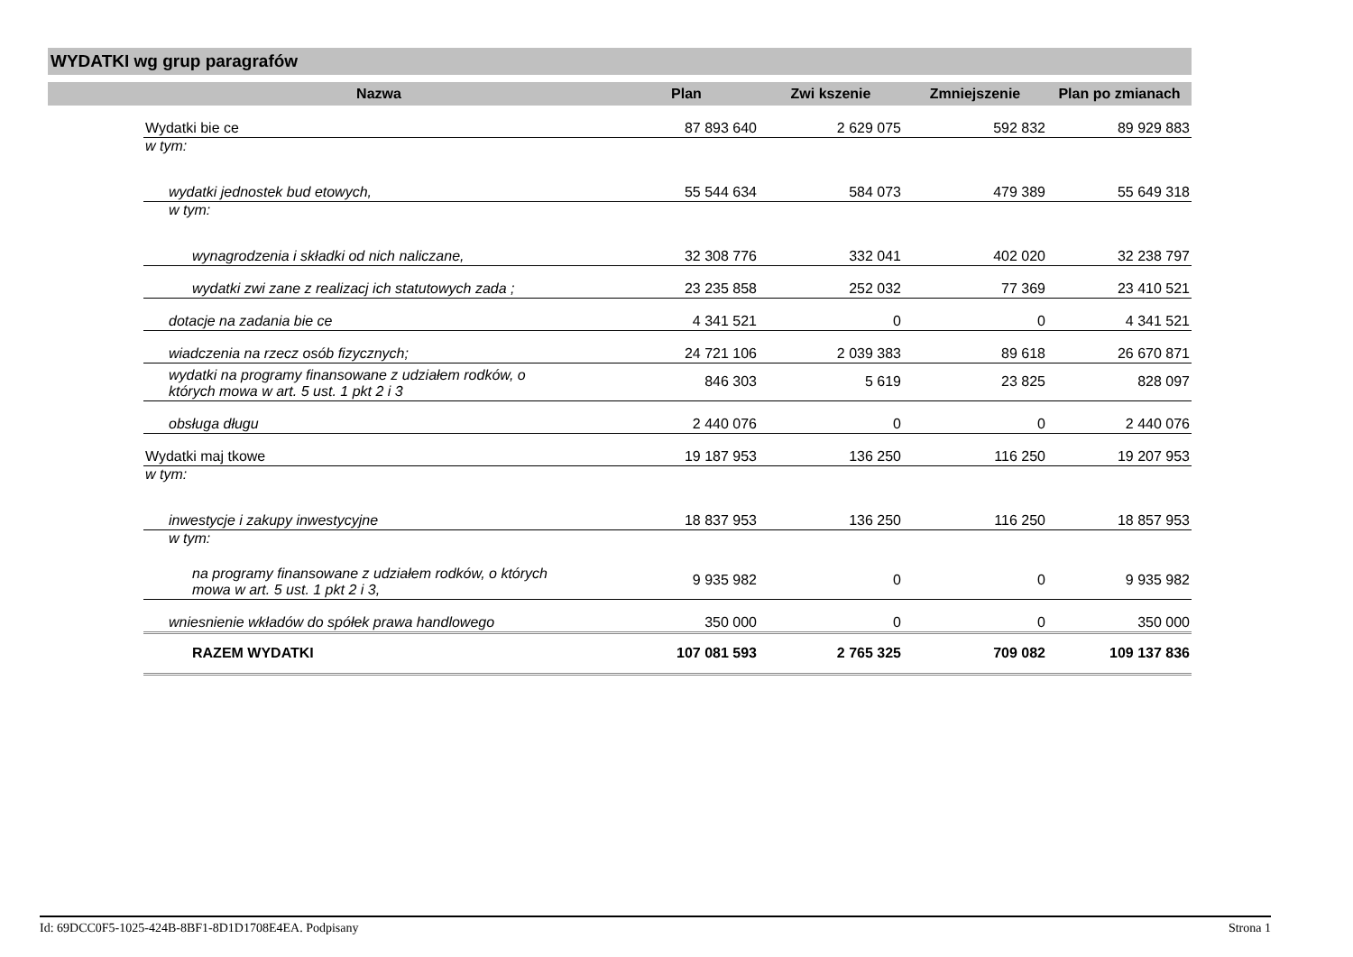WYDATKI wg grup paragrafów
| | Nazwa | Plan | Zwi kszenie | Zmniejszenie | Plan po zmianach |
| --- | --- | --- | --- | --- | --- |
| | Wydatki bie ce | 87 893 640 | 2 629 075 | 592 832 | 89 929 883 |
| | w tym: | | | | |
| | wydatki jednostek bud etowych, | 55 544 634 | 584 073 | 479 389 | 55 649 318 |
| | w tym: | | | | |
| | wynagrodzenia i składki od nich naliczane, | 32 308 776 | 332 041 | 402 020 | 32 238 797 |
| | wydatki zwi zane z realizacj ich statutowych zada ; | 23 235 858 | 252 032 | 77 369 | 23 410 521 |
| | dotacje na zadania bie ce | 4 341 521 | 0 | 0 | 4 341 521 |
| | wiadczenia na rzecz osób fizycznych; | 24 721 106 | 2 039 383 | 89 618 | 26 670 871 |
| | wydatki na programy finansowane z udziałem rodków, o których mowa w art. 5 ust. 1 pkt 2 i 3 | 846 303 | 5 619 | 23 825 | 828 097 |
| | obsługa długu | 2 440 076 | 0 | 0 | 2 440 076 |
| | Wydatki maj tkowe | 19 187 953 | 136 250 | 116 250 | 19 207 953 |
| | w tym: | | | | |
| | inwestycje i zakupy inwestycyjne | 18 837 953 | 136 250 | 116 250 | 18 857 953 |
| | w tym: | | | | |
| | na programy finansowane z udziałem rodków, o których mowa w art. 5 ust. 1 pkt 2 i 3, | 9 935 982 | 0 | 0 | 9 935 982 |
| | wniesnienie wkładów do spółek prawa handlowego | 350 000 | 0 | 0 | 350 000 |
| | RAZEM WYDATKI | 107 081 593 | 2 765 325 | 709 082 | 109 137 836 |
Id: 69DCC0F5-1025-424B-8BF1-8D1D1708E4EA. Podpisany Strona 1